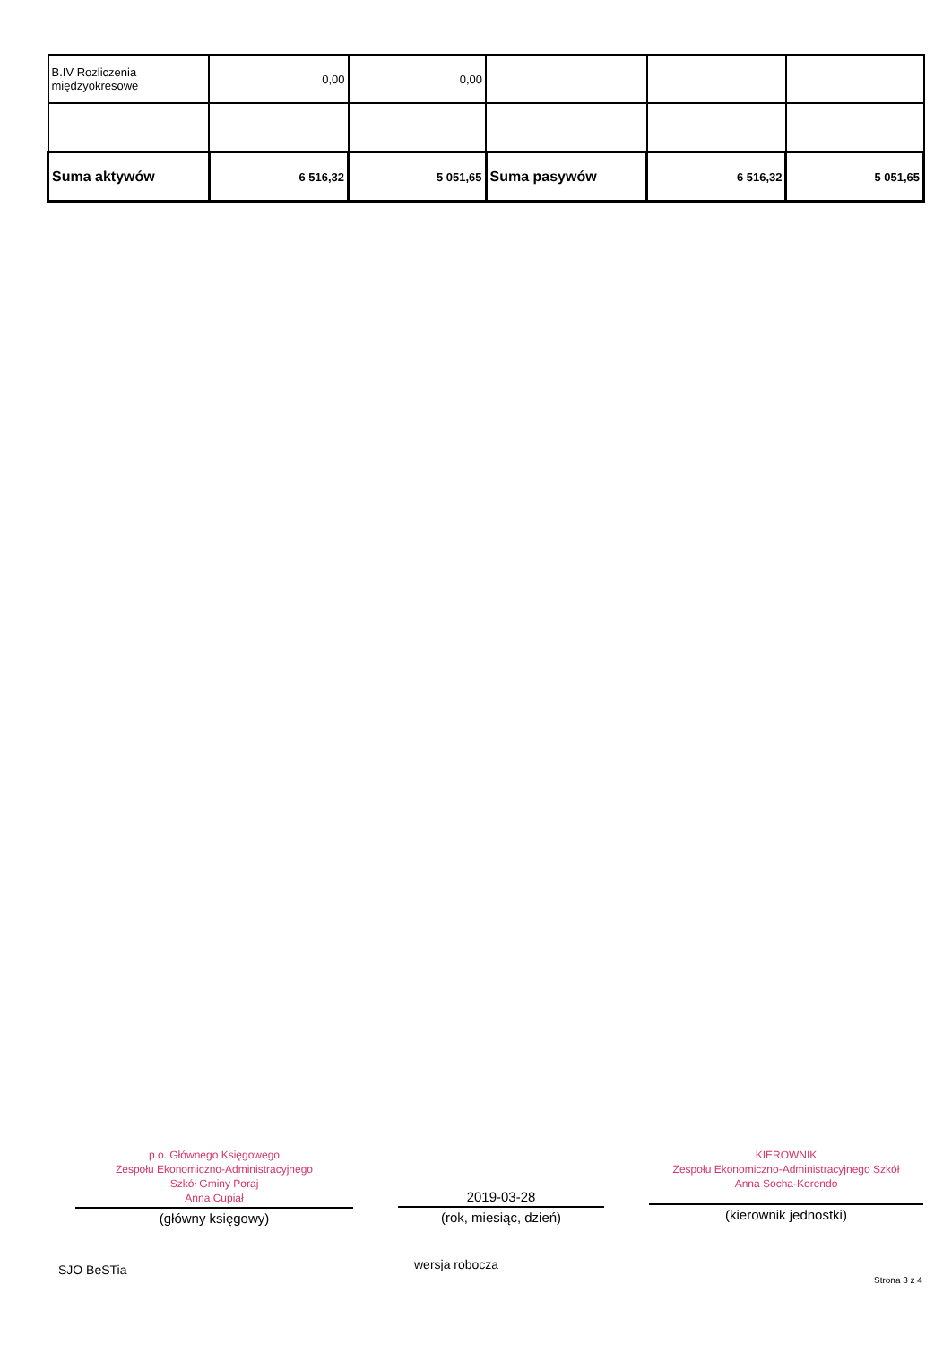| B.IV Rozliczenia międzyokresowe | 0,00 | 0,00 | | | |
| Suma aktywów | 6 516,32 | 5 051,65 | Suma pasywów | 6 516,32 | 5 051,65 |
p.o. Głównego Księgowego
Zespołu Ekonomiczno-Administracyjnego
Szkół Gminy Poraj
Anna Cupiał
(główny księgowy)
2019-03-28
(rok, miesiąc, dzień)
KIEROWNIK
Zespołu Ekonomiczno-Administracyjnego Szkół
Anna Socha-Korendo
(kierownik jednostki)
SJO BeSTia wersja robocza
Strona 3 z 4